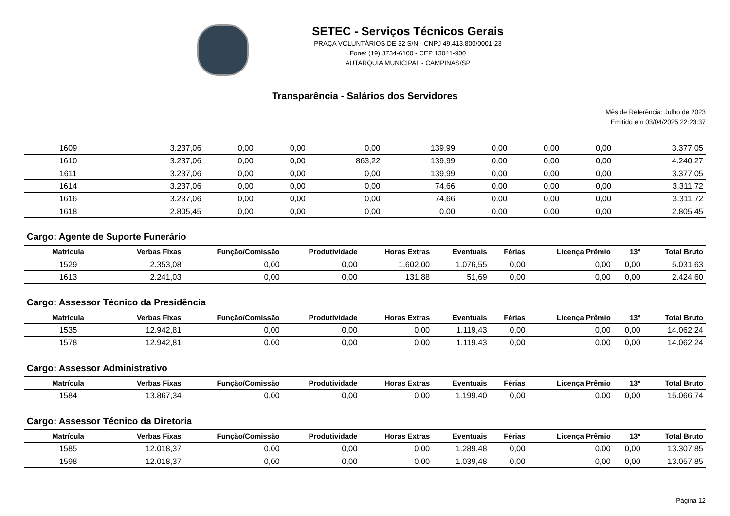SETEC - Serviços Técnicos Gerais
PRAÇA VOLUNTÁRIOS DE 32 S/N - CNPJ 49.413.800/0001-23
Fone: (19) 3734-6100 - CEP 13041-900
AUTARQUIA MUNICIPAL - CAMPINAS/SP
Transparência - Salários dos Servidores
Mês de Referência: Julho de 2023
Emitido em 03/04/2025 22:23:37
| 1609 | 3.237,06 | 0,00 | 0,00 | 0,00 | 139,99 | 0,00 | 0,00 | 0,00 | 3.377,05 |
| 1610 | 3.237,06 | 0,00 | 0,00 | 863,22 | 139,99 | 0,00 | 0,00 | 0,00 | 4.240,27 |
| 1611 | 3.237,06 | 0,00 | 0,00 | 0,00 | 139,99 | 0,00 | 0,00 | 0,00 | 3.377,05 |
| 1614 | 3.237,06 | 0,00 | 0,00 | 0,00 | 74,66 | 0,00 | 0,00 | 0,00 | 3.311,72 |
| 1616 | 3.237,06 | 0,00 | 0,00 | 0,00 | 74,66 | 0,00 | 0,00 | 0,00 | 3.311,72 |
| 1618 | 2.805,45 | 0,00 | 0,00 | 0,00 | 0,00 | 0,00 | 0,00 | 0,00 | 2.805,45 |
Cargo: Agente de Suporte Funerário
| Matrícula | Verbas Fixas | Função/Comissão | Produtividade | Horas Extras | Eventuais | Férias | Licença Prêmio | 13º | Total Bruto |
| --- | --- | --- | --- | --- | --- | --- | --- | --- | --- |
| 1529 | 2.353,08 | 0,00 | 0,00 | 1.602,00 | 1.076,55 | 0,00 | 0,00 | 0,00 | 5.031,63 |
| 1613 | 2.241,03 | 0,00 | 0,00 | 131,88 | 51,69 | 0,00 | 0,00 | 0,00 | 2.424,60 |
Cargo: Assessor Técnico da Presidência
| Matrícula | Verbas Fixas | Função/Comissão | Produtividade | Horas Extras | Eventuais | Férias | Licença Prêmio | 13º | Total Bruto |
| --- | --- | --- | --- | --- | --- | --- | --- | --- | --- |
| 1535 | 12.942,81 | 0,00 | 0,00 | 0,00 | 1.119,43 | 0,00 | 0,00 | 0,00 | 14.062,24 |
| 1578 | 12.942,81 | 0,00 | 0,00 | 0,00 | 1.119,43 | 0,00 | 0,00 | 0,00 | 14.062,24 |
Cargo: Assessor Administrativo
| Matrícula | Verbas Fixas | Função/Comissão | Produtividade | Horas Extras | Eventuais | Férias | Licença Prêmio | 13º | Total Bruto |
| --- | --- | --- | --- | --- | --- | --- | --- | --- | --- |
| 1584 | 13.867,34 | 0,00 | 0,00 | 0,00 | 1.199,40 | 0,00 | 0,00 | 0,00 | 15.066,74 |
Cargo: Assessor Técnico da Diretoria
| Matrícula | Verbas Fixas | Função/Comissão | Produtividade | Horas Extras | Eventuais | Férias | Licença Prêmio | 13º | Total Bruto |
| --- | --- | --- | --- | --- | --- | --- | --- | --- | --- |
| 1585 | 12.018,37 | 0,00 | 0,00 | 0,00 | 1.289,48 | 0,00 | 0,00 | 0,00 | 13.307,85 |
| 1598 | 12.018,37 | 0,00 | 0,00 | 0,00 | 1.039,48 | 0,00 | 0,00 | 0,00 | 13.057,85 |
Página 12